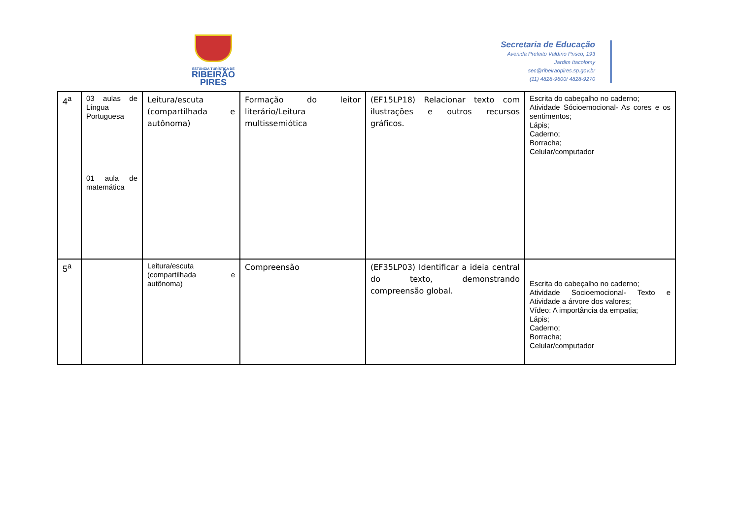ESTÂNCIA TURÍSTICA DE
RIBEIRÃO
PIRES
Secretaria de Educação
Avenida Prefeito Valdírio Prisco, 193
Jardim Itacolomy
sec@ribeiraopires.sp.gov.br
(11) 4828-9600/ 4828-9270
| 4<sup>a</sup> | 03 aulas de Língua Portuguesa 01 aula de matemática | Leitura/escuta (compartilhada e autônoma) | Formação do leitor literário/Leitura multissemiótica | (EF15LP18) Relacionar texto com ilustrações e outros recursos gráficos. | Escrita do cabeçalho no caderno; Atividade Sócioemocional- As cores e os sentimentos; Lápis; Caderno; Borracha; Celular/computador |
| 5<sup>a</sup> | | Leitura/escuta (compartilhada e autônoma) | Compreensão | (EF35LP03) Identificar a ideia central do texto, demonstrando compreensão global. | Escrita do cabeçalho no caderno; Atividade Socioemocional- Texto e Atividade a árvore dos valores; Vídeo: A importância da empatia; Lápis; Caderno; Borracha; Celular/computador |